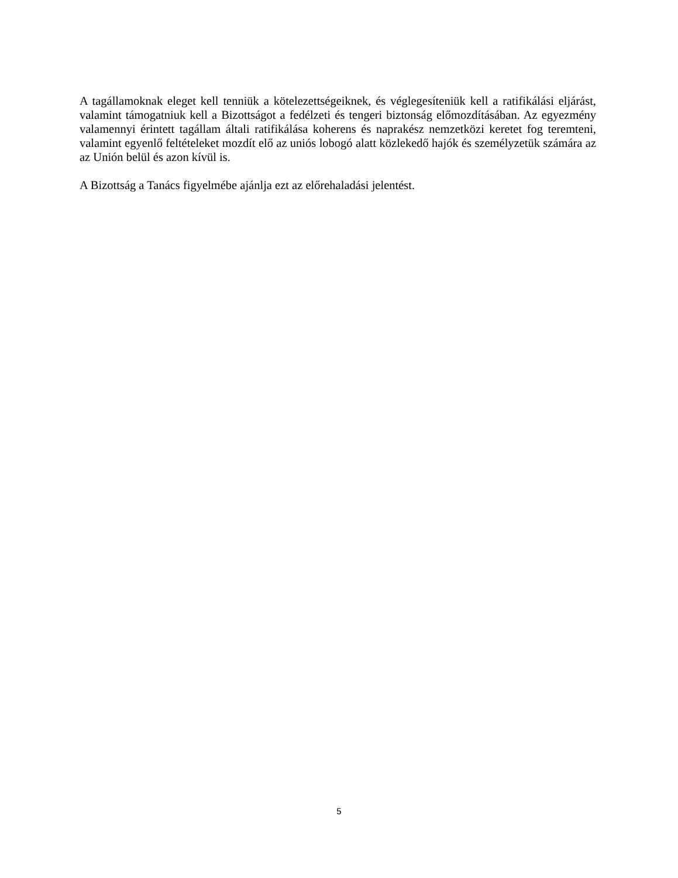A tagállamoknak eleget kell tenniük a kötelezettségeiknek, és véglegesíteniük kell a ratifikálási eljárást, valamint támogatniuk kell a Bizottságot a fedélzeti és tengeri biztonság előmozdításában. Az egyezmény valamennyi érintett tagállam általi ratifikálása koherens és naprakész nemzetközi keretet fog teremteni, valamint egyenlő feltételeket mozdít elő az uniós lobogó alatt közlekedő hajók és személyzetük számára az az Unión belül és azon kívül is.
A Bizottság a Tanács figyelmébe ajánlja ezt az előrehaladási jelentést.
5